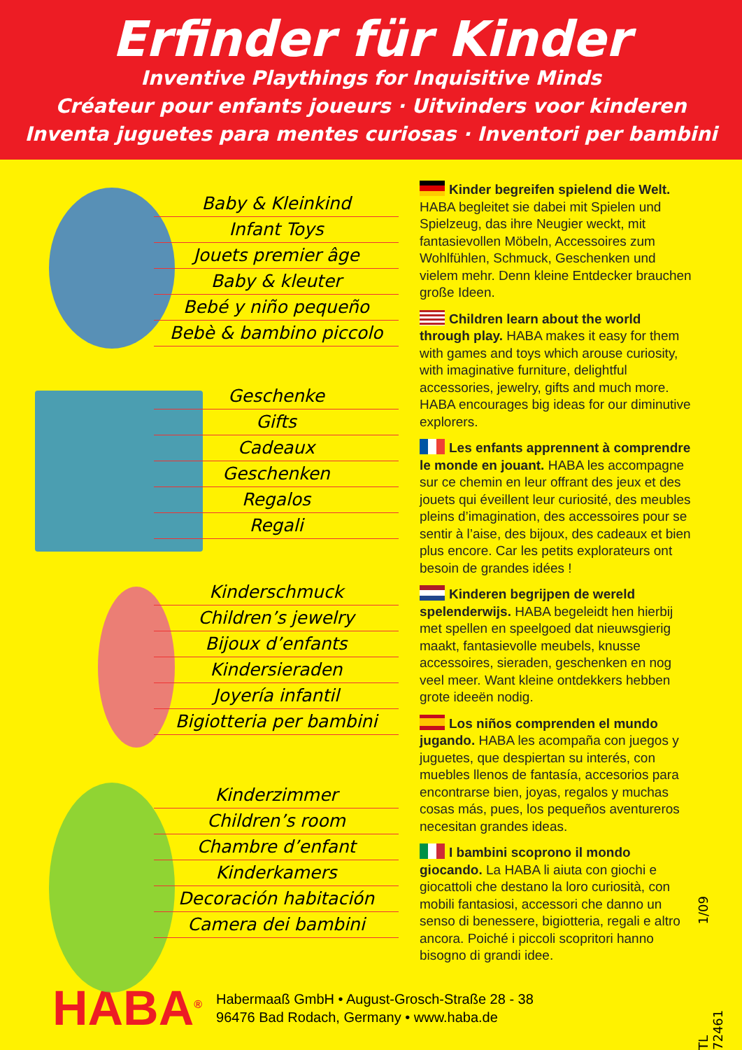Erfinder für Kinder
Inventive Playthings for Inquisitive Minds
Créateur pour enfants joueurs · Uitvinders voor kinderen
Inventa juguetes para mentes curiosas · Inventori per bambini
Baby & Kleinkind
Infant Toys
Jouets premier âge
Baby & kleuter
Bebé y niño pequeño
Bebè & bambino piccolo
Geschenke
Gifts
Cadeaux
Geschenken
Regalos
Regali
Kinderschmuck
Children’s jewelry
Bijoux d’enfants
Kindersieraden
Joyería infantil
Bigiotteria per bambini
Kinderzimmer
Children’s room
Chambre d’enfant
Kinderkamers
Decoración habitación
Camera dei bambini
Kinder begreifen spielend die Welt. HABA begleitet sie dabei mit Spielen und Spielzeug, das ihre Neugier weckt, mit fantasievollen Möbeln, Accessoires zum Wohlfühlen, Schmuck, Geschenken und vielem mehr. Denn kleine Entdecker brauchen große Ideen.
Children learn about the world through play. HABA makes it easy for them with games and toys which arouse curiosity, with imaginative furniture, delightful accessories, jewelry, gifts and much more. HABA encourages big ideas for our diminutive explorers.
Les enfants apprennent à comprendre le monde en jouant. HABA les accompagne sur ce chemin en leur offrant des jeux et des jouets qui éveillent leur curiosité, des meubles pleins d’imagination, des accessoires pour se sentir à l’aise, des bijoux, des cadeaux et bien plus encore. Car les petits explorateurs ont besoin de grandes idées !
Kinderen begrijpen de wereld spelenderwijs. HABA begeleidt hen hierbij met spellen en speelgoed dat nieuwsgierig maakt, fantasievolle meubels, knusse accessoires, sieraden, geschenken en nog veel meer. Want kleine ontdekkers hebben grote ideeën nodig.
Los niños comprenden el mundo jugando. HABA les acompaña con juegos y juguetes, que despiertan su interés, con muebles llenos de fantasía, accesorios para encontrarse bien, joyas, regalos y muchas cosas más, pues, los pequeños aventureros necesitan grandes ideas.
I bambini scoprono il mondo giocando. La HABA li aiuta con giochi e giocattoli che destano la loro curiosità, con mobili fantasiosi, accessori che danno un senso di benessere, bigiotteria, regali e altro ancora. Poiché i piccoli scopritori hanno bisogno di grandi idee.
1/09
TL 72461
HABA<sup>®</sup>
Habermaaß GmbH • August-Grosch-Straße 28 - 38
96476 Bad Rodach, Germany • www.haba.de